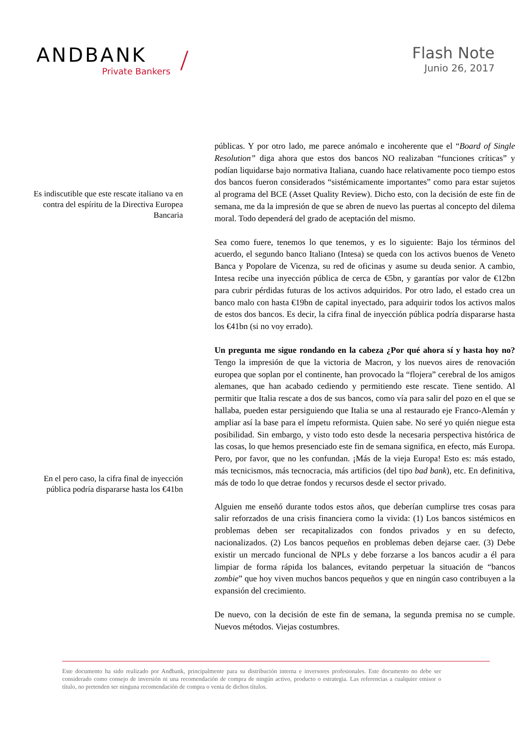ANDBANK
Private Bankers
/
Flash Note
Junio 26, 2017
Es indiscutible que este rescate italiano va en contra del espíritu de la Directiva Europea Bancaria
En el pero caso, la cifra final de inyección pública podría dispararse hasta los €41bn
públicas. Y por otro lado, me parece anómalo e incoherente que el “Board of Single Resolution” diga ahora que estos dos bancos NO realizaban “funciones críticas” y podían liquidarse bajo normativa Italiana, cuando hace relativamente poco tiempo estos dos bancos fueron considerados “sistémicamente importantes” como para estar sujetos al programa del BCE (Asset Quality Review). Dicho esto, con la decisión de este fin de semana, me da la impresión de que se abren de nuevo las puertas al concepto del dilema moral. Todo dependerá del grado de aceptación del mismo.
Sea como fuere, tenemos lo que tenemos, y es lo siguiente: Bajo los términos del acuerdo, el segundo banco Italiano (Intesa) se queda con los activos buenos de Veneto Banca y Popolare de Vicenza, su red de oficinas y asume su deuda senior. A cambio, Intesa recibe una inyección pública de cerca de €5bn, y garantías por valor de €12bn para cubrir pérdidas futuras de los activos adquiridos. Por otro lado, el estado crea un banco malo con hasta €19bn de capital inyectado, para adquirir todos los activos malos de estos dos bancos. Es decir, la cifra final de inyección pública podría dispararse hasta los €41bn (si no voy errado).
Un pregunta me sigue rondando en la cabeza ¿Por qué ahora sí y hasta hoy no? Tengo la impresión de que la victoria de Macron, y los nuevos aires de renovación europea que soplan por el continente, han provocado la “flojera” cerebral de los amigos alemanes, que han acabado cediendo y permitiendo este rescate. Tiene sentido. Al permitir que Italia rescate a dos de sus bancos, como vía para salir del pozo en el que se hallaba, pueden estar persiguiendo que Italia se una al restaurado eje Franco-Alemán y ampliar así la base para el ímpetu reformista. Quien sabe. No seré yo quién niegue esta posibilidad. Sin embargo, y visto todo esto desde la necesaria perspectiva histórica de las cosas, lo que hemos presenciado este fin de semana significa, en efecto, más Europa. Pero, por favor, que no les confundan. ¡Más de la vieja Europa! Esto es: más estado, más tecnicismos, más tecnocracia, más artificios (del tipo bad bank), etc. En definitiva, más de todo lo que detrae fondos y recursos desde el sector privado.
Alguien me enseñó durante todos estos años, que deberían cumplirse tres cosas para salir reforzados de una crisis financiera como la vivida: (1) Los bancos sistémicos en problemas deben ser recapitalizados con fondos privados y en su defecto, nacionalizados. (2) Los bancos pequeños en problemas deben dejarse caer. (3) Debe existir un mercado funcional de NPLs y debe forzarse a los bancos acudir a él para limpiar de forma rápida los balances, evitando perpetuar la situación de “bancos zombie” que hoy viven muchos bancos pequeños y que en ningún caso contribuyen a la expansión del crecimiento.
De nuevo, con la decisión de este fin de semana, la segunda premisa no se cumple. Nuevos métodos. Viejas costumbres.
Este documento ha sido realizado por Andbank, principalmente para su distribución interna e inversores profesionales. Este documento no debe ser considerado como consejo de inversión ni una recomendación de compra de ningún activo, producto o estrategia. Las referencias a cualquier emisor o título, no pretenden ser ninguna recomendación de compra o venta de dichos títulos.